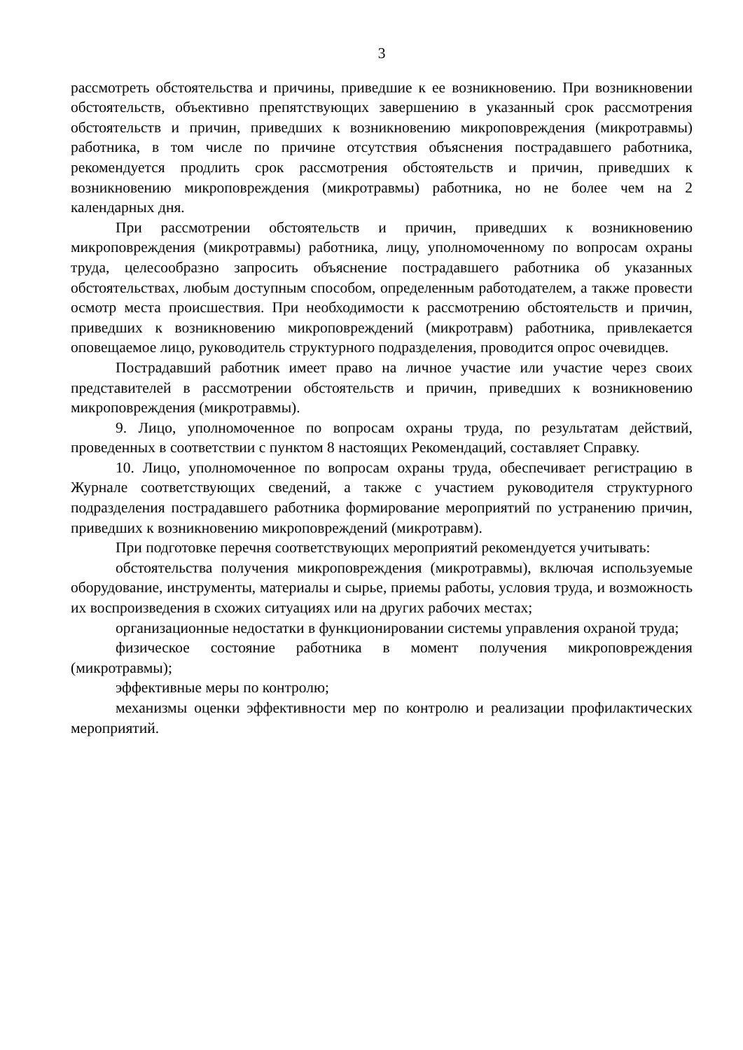3
рассмотреть обстоятельства и причины, приведшие к ее возникновению. При возникновении обстоятельств, объективно препятствующих завершению в указанный срок рассмотрения обстоятельств и причин, приведших к возникновению микроповреждения (микротравмы) работника, в том числе по причине отсутствия объяснения пострадавшего работника, рекомендуется продлить срок рассмотрения обстоятельств и причин, приведших к возникновению микроповреждения (микротравмы) работника, но не более чем на 2 календарных дня.
При рассмотрении обстоятельств и причин, приведших к возникновению микроповреждения (микротравмы) работника, лицу, уполномоченному по вопросам охраны труда, целесообразно запросить объяснение пострадавшего работника об указанных обстоятельствах, любым доступным способом, определенным работодателем, а также провести осмотр места происшествия. При необходимости к рассмотрению обстоятельств и причин, приведших к возникновению микроповреждений (микротравм) работника, привлекается оповещаемое лицо, руководитель структурного подразделения, проводится опрос очевидцев.
Пострадавший работник имеет право на личное участие или участие через своих представителей в рассмотрении обстоятельств и причин, приведших к возникновению микроповреждения (микротравмы).
9. Лицо, уполномоченное по вопросам охраны труда, по результатам действий, проведенных в соответствии с пунктом 8 настоящих Рекомендаций, составляет Справку.
10. Лицо, уполномоченное по вопросам охраны труда, обеспечивает регистрацию в Журнале соответствующих сведений, а также с участием руководителя структурного подразделения пострадавшего работника формирование мероприятий по устранению причин, приведших к возникновению микроповреждений (микротравм).
При подготовке перечня соответствующих мероприятий рекомендуется учитывать:
обстоятельства получения микроповреждения (микротравмы), включая используемые оборудование, инструменты, материалы и сырье, приемы работы, условия труда, и возможность их воспроизведения в схожих ситуациях или на других рабочих местах;
организационные недостатки в функционировании системы управления охраной труда;
физическое состояние работника в момент получения микроповреждения (микротравмы);
эффективные меры по контролю;
механизмы оценки эффективности мер по контролю и реализации профилактических мероприятий.